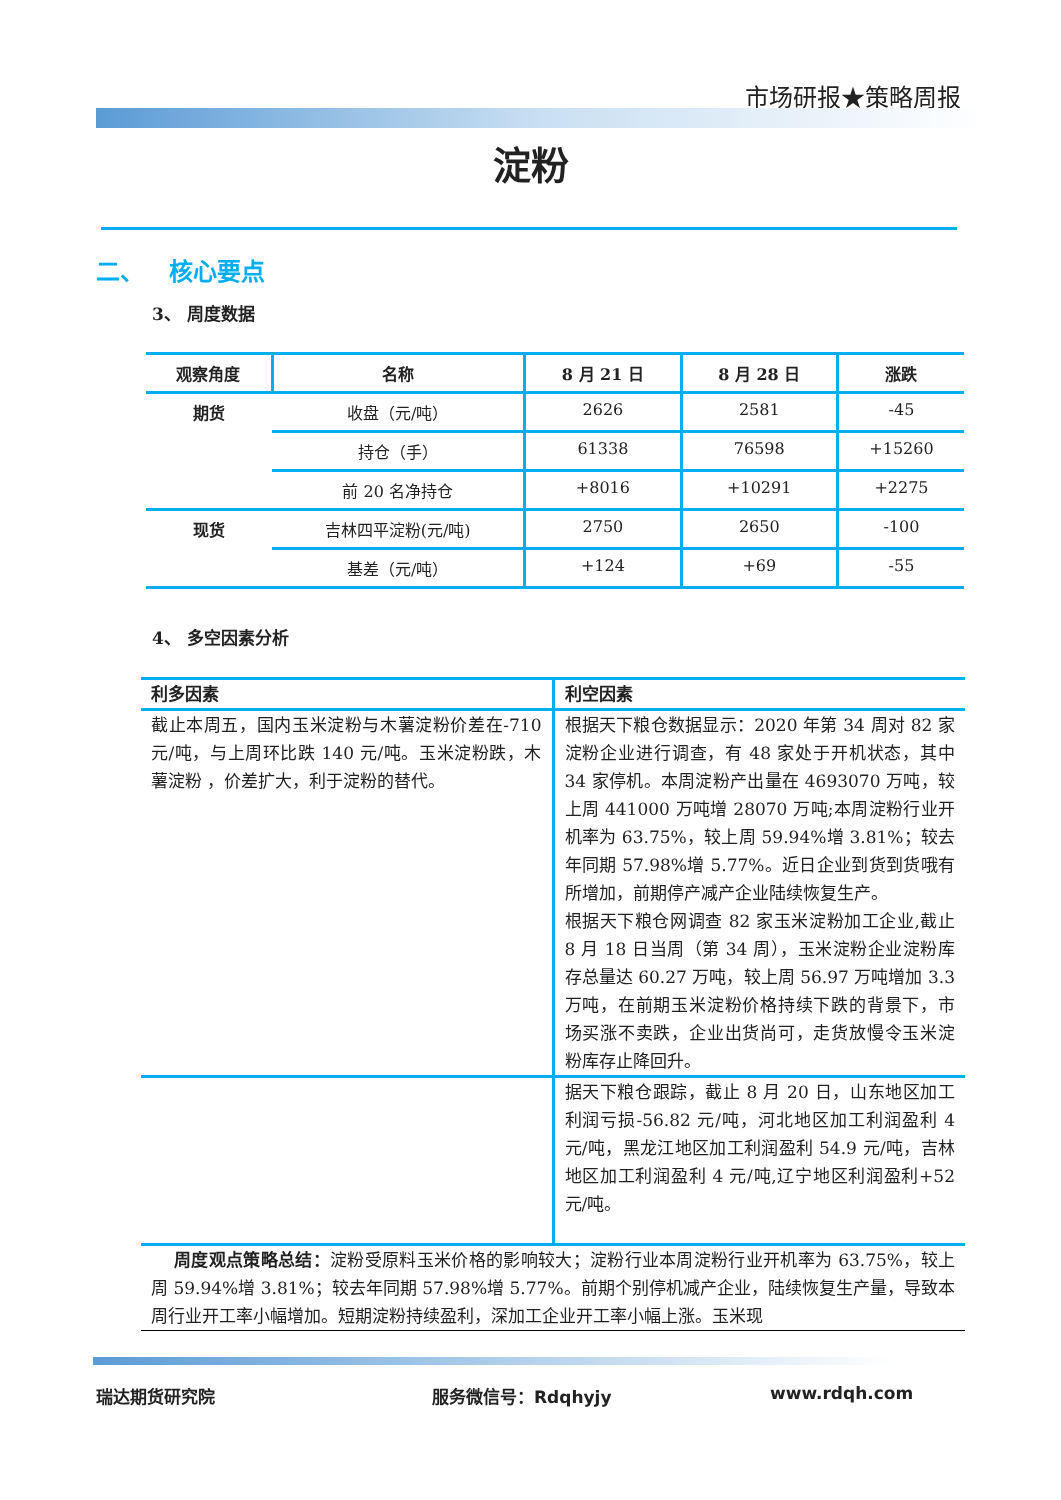市场研报★策略周报
淀粉
二、 核心要点
3、 周度数据
| 观察角度 | 名称 | 8 月 21 日 | 8 月 28 日 | 涨跌 |
| --- | --- | --- | --- | --- |
| 期货 | 收盘（元/吨） | 2626 | 2581 | -45 |
| | 持仓（手） | 61338 | 76598 | +15260 |
| | 前 20 名净持仓 | +8016 | +10291 | +2275 |
| 现货 | 吉林四平淀粉(元/吨) | 2750 | 2650 | -100 |
| | 基差（元/吨） | +124 | +69 | -55 |
4、 多空因素分析
| 利多因素 | 利空因素 |
| --- | --- |
| 截止本周五，国内玉米淀粉与木薯淀粉价差在-710 元/吨，与上周环比跌 140 元/吨。玉米淀粉跌，木薯淀粉 ，价差扩大，利于淀粉的替代。 | 根据天下粮仓数据显示：2020 年第 34 周对 82 家淀粉企业进行调查，有 48 家处于开机状态，其中 34 家停机。本周淀粉产出量在 4693070 万吨，较上周 441000 万吨增 28070 万吨;本周淀粉行业开机率为 63.75%，较上周 59.94%增 3.81%；较去年同期 57.98%增 5.77%。近日企业到货到货哦有所增加，前期停产减产企业陆续恢复生产。 根据天下粮仓网调查 82 家玉米淀粉加工企业,截止 8 月 18 日当周（第 34 周），玉米淀粉企业淀粉库存总量达 60.27 万吨，较上周 56.97 万吨增加 3.3 万吨，在前期玉米淀粉价格持续下跌的背景下，市场买涨不卖跌，企业出货尚可，走货放慢令玉米淀粉库存止降回升。 |
| | 据天下粮仓跟踪，截止 8 月 20 日，山东地区加工利润亏损-56.82 元/吨，河北地区加工利润盈利 4 元/吨，黑龙江地区加工利润盈利 54.9 元/吨，吉林地区加工利润盈利 4 元/吨,辽宁地区利润盈利+52 元/吨。 |
| 周度观点策略总结： 淀粉受原料玉米价格的影响较大；淀粉行业本周淀粉行业开机率为 63.75%，较上周 59.94%增 3.81%；较去年同期 57.98%增 5.77%。前期个别停机减产企业，陆续恢复生产量，导致本周行业开工率小幅增加。短期淀粉持续盈利，深加工企业开工率小幅上涨。玉米现 | |
瑞达期货研究院 服务微信号：Rdqhyjy www.rdqh.com